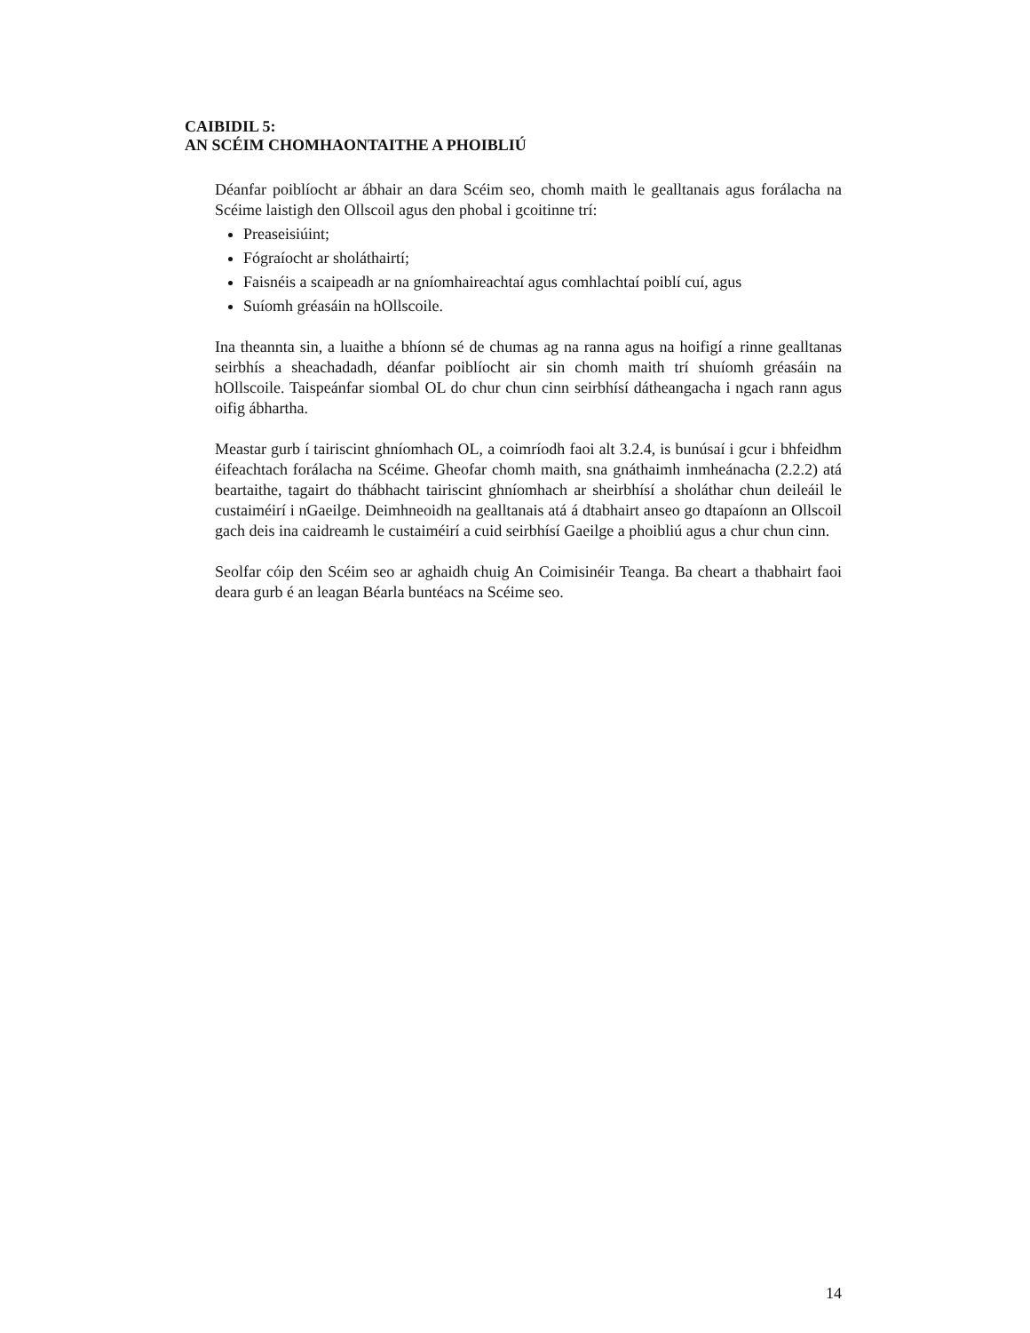CAIBIDIL 5:
AN SCÉIM CHOMHAONTAITHE A PHOIBLIÚ
Déanfar poiblíocht ar ábhair an dara Scéim seo, chomh maith le gealltanais agus forálacha na Scéime laistigh den Ollscoil agus den phobal i gcoitinne trí:
Preaseisiúint;
Fógraíocht ar sholáthairtí;
Faisnéis a scaipeadh ar na gníomhaireachtaí agus comhlachtaí poiblí cuí, agus
Suíomh gréasáin na hOllscoile.
Ina theannta sin, a luaithe a bhíonn sé de chumas ag na ranna agus na hoifigí a rinne gealltanas seirbhís a sheachadadh, déanfar poiblíocht air sin chomh maith trí shuíomh gréasáin na hOllscoile. Taispeánfar siombal OL do chur chun cinn seirbhísí dátheangacha i ngach rann agus oifig ábhartha.
Meastar gurb í tairiscint ghníomhach OL, a coimríodh faoi alt 3.2.4, is bunúsaí i gcur i bhfeidhm éifeachtach forálacha na Scéime. Gheofar chomh maith, sna gnáthaimh inmheánacha (2.2.2) atá beartaithe, tagairt do thábhacht tairiscint ghníomhach ar sheirbhísí a sholáthar chun deileáil le custaiméirí i nGaeilge. Deimhneoidh na gealltanais atá á dtabhairt anseo go dtapaíonn an Ollscoil gach deis ina caidreamh le custaiméirí a cuid seirbhísí Gaeilge a phoibliú agus a chur chun cinn.
Seolfar cóip den Scéim seo ar aghaidh chuig An Coimisinéir Teanga. Ba cheart a thabhairt faoi deara gurb é an leagan Béarla buntéacs na Scéime seo.
14